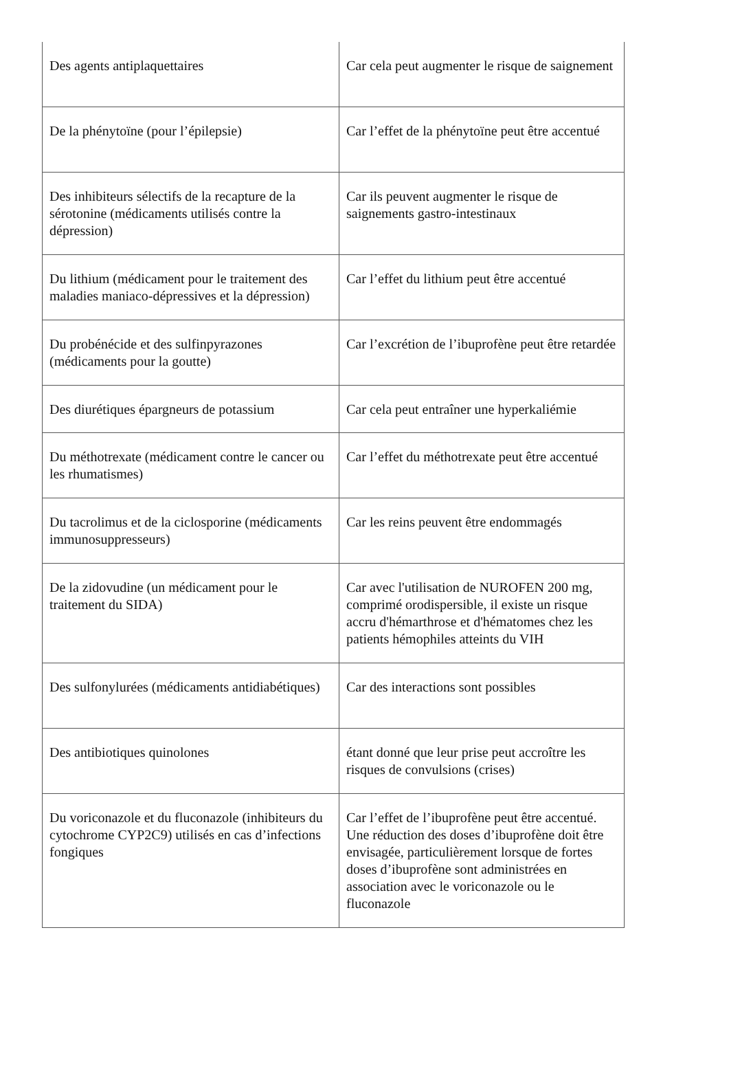| Des agents antiplaquettaires | Car cela peut augmenter le risque de saignement |
| De la phénytoïne (pour l’épilepsie) | Car l’effet de la phénytoïne peut être accentué |
| Des inhibiteurs sélectifs de la recapture de la sérotonine (médicaments utilisés contre la dépression) | Car ils peuvent augmenter le risque de saignements gastro-intestinaux |
| Du lithium (médicament pour le traitement des maladies maniaco-dépressives et la dépression) | Car l’effet du lithium peut être accentué |
| Du probénécide et des sulfinpyrazones (médicaments pour la goutte) | Car l’excrétion de l’ibuprofène peut être retardée |
| Des diurétiques épargneurs de potassium | Car cela peut entraîner une hyperkaliémie |
| Du méthotrexate (médicament contre le cancer ou les rhumatismes) | Car l’effet du méthotrexate peut être accentué |
| Du tacrolimus et de la ciclosporine (médicaments immunosuppresseurs) | Car les reins peuvent être endommagés |
| De la zidovudine (un médicament pour le traitement du SIDA) | Car avec l'utilisation de NUROFEN 200 mg, comprimé orodispersible, il existe un risque accru d'hémarthrose et d'hématomes chez les patients hémophiles atteints du VIH |
| Des sulfonylurées (médicaments antidiabétiques) | Car des interactions sont possibles |
| Des antibiotiques quinolones | étant donné que leur prise peut accroître les risques de convulsions (crises) |
| Du voriconazole et du fluconazole (inhibiteurs du cytochrome CYP2C9) utilisés en cas d’infections fongiques | Car l’effet de l’ibuprofène peut être accentué. Une réduction des doses d’ibuprofène doit être envisagée, particulièrement lorsque de fortes doses d’ibuprofène sont administrées en association avec le voriconazole ou le fluconazole |